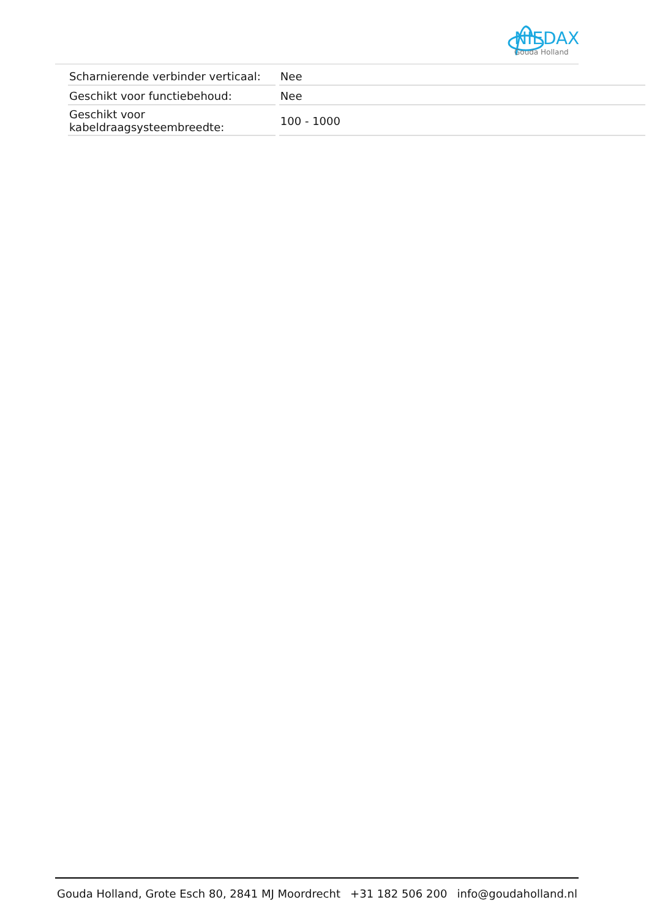NIEDAX
Gouda Holland
| Scharnierende verbinder verticaal: | Nee |
| Geschikt voor functiebehoud: | Nee |
| Geschikt voor kabeldraagsysteembreedte: | 100 - 1000 |
Gouda Holland, Grote Esch 80, 2841 MJ Moordrecht +31 182 506 200 info@goudaholland.nl